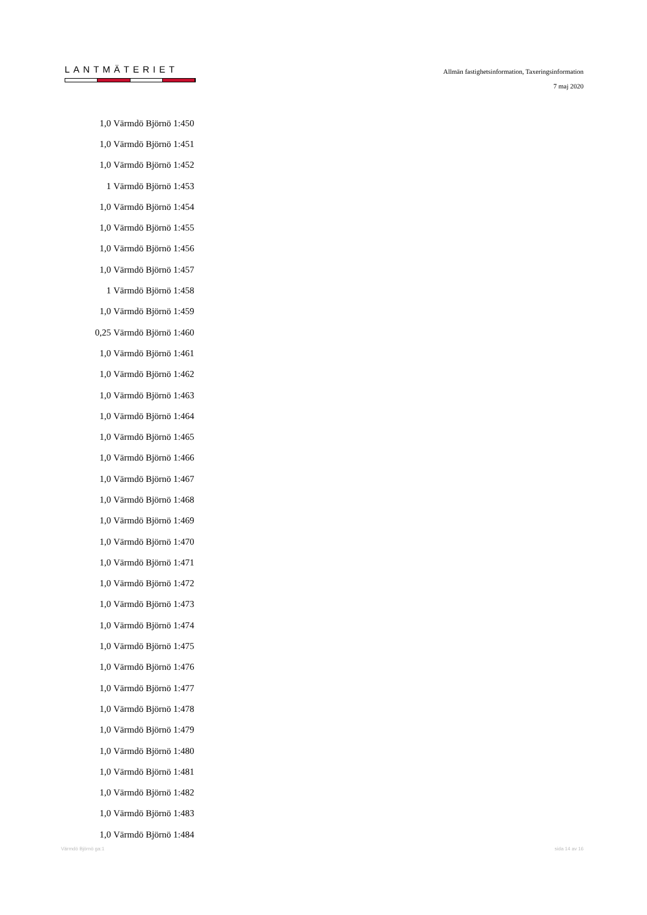LANTMÄTERIET
Allmän fastighetsinformation, Taxeringsinformation
7 maj 2020
| 1,0 | Värmdö Björnö 1:450 |
| 1,0 | Värmdö Björnö 1:451 |
| 1,0 | Värmdö Björnö 1:452 |
| 1 | Värmdö Björnö 1:453 |
| 1,0 | Värmdö Björnö 1:454 |
| 1,0 | Värmdö Björnö 1:455 |
| 1,0 | Värmdö Björnö 1:456 |
| 1,0 | Värmdö Björnö 1:457 |
| 1 | Värmdö Björnö 1:458 |
| 1,0 | Värmdö Björnö 1:459 |
| 0,25 | Värmdö Björnö 1:460 |
| 1,0 | Värmdö Björnö 1:461 |
| 1,0 | Värmdö Björnö 1:462 |
| 1,0 | Värmdö Björnö 1:463 |
| 1,0 | Värmdö Björnö 1:464 |
| 1,0 | Värmdö Björnö 1:465 |
| 1,0 | Värmdö Björnö 1:466 |
| 1,0 | Värmdö Björnö 1:467 |
| 1,0 | Värmdö Björnö 1:468 |
| 1,0 | Värmdö Björnö 1:469 |
| 1,0 | Värmdö Björnö 1:470 |
| 1,0 | Värmdö Björnö 1:471 |
| 1,0 | Värmdö Björnö 1:472 |
| 1,0 | Värmdö Björnö 1:473 |
| 1,0 | Värmdö Björnö 1:474 |
| 1,0 | Värmdö Björnö 1:475 |
| 1,0 | Värmdö Björnö 1:476 |
| 1,0 | Värmdö Björnö 1:477 |
| 1,0 | Värmdö Björnö 1:478 |
| 1,0 | Värmdö Björnö 1:479 |
| 1,0 | Värmdö Björnö 1:480 |
| 1,0 | Värmdö Björnö 1:481 |
| 1,0 | Värmdö Björnö 1:482 |
| 1,0 | Värmdö Björnö 1:483 |
| 1,0 | Värmdö Björnö 1:484 |
Värmdö Björnö ga:1 sida 14 av 16